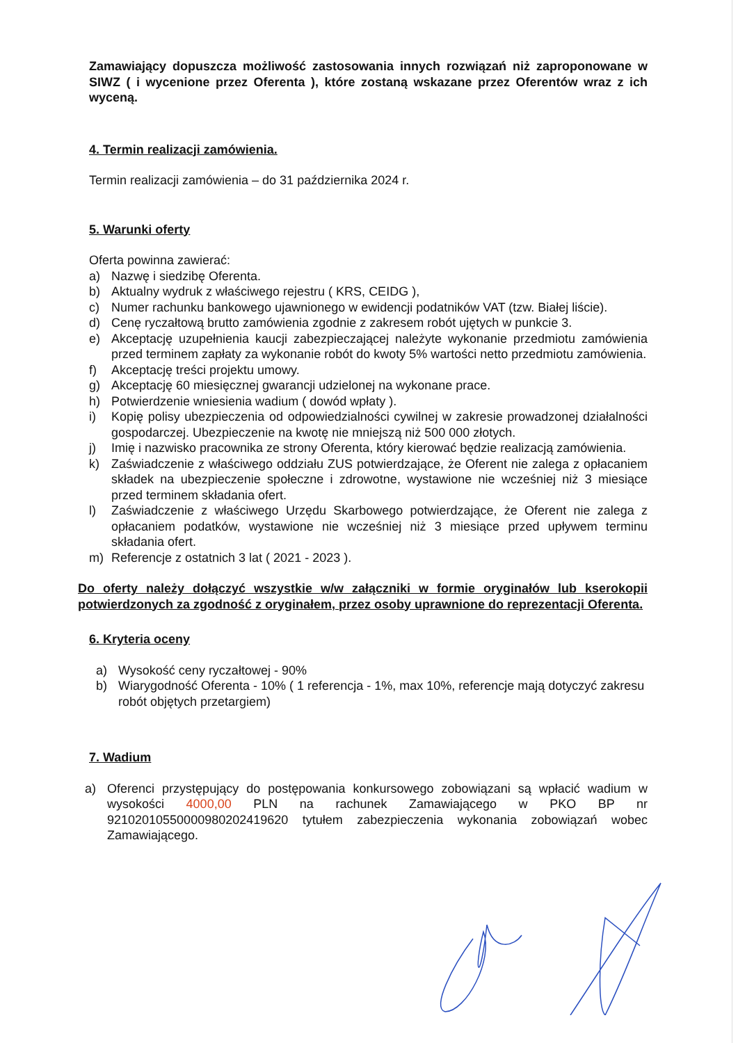Zamawiający dopuszcza możliwość zastosowania innych rozwiązań niż zaproponowane w SIWZ ( i wycenione przez Oferenta ), które zostaną wskazane przez Oferentów wraz z ich wyceną.
4. Termin realizacji zamówienia.
Termin realizacji zamówienia – do 31 października 2024 r.
5. Warunki oferty
Oferta powinna zawierać:
a) Nazwę i siedzibę Oferenta.
b) Aktualny wydruk z właściwego rejestru ( KRS, CEIDG ),
c) Numer rachunku bankowego ujawnionego w ewidencji podatników VAT (tzw. Białej liście).
d) Cenę ryczałtową brutto zamówienia zgodnie z zakresem robót ujętych w punkcie 3.
e) Akceptację uzupełnienia kaucji zabezpieczającej należyte wykonanie przedmiotu zamówienia przed terminem zapłaty za wykonanie robót do kwoty 5% wartości netto przedmiotu zamówienia.
f) Akceptację treści projektu umowy.
g) Akceptację 60 miesięcznej gwarancji udzielonej na wykonane prace.
h) Potwierdzenie wniesienia wadium ( dowód wpłaty ).
i) Kopię polisy ubezpieczenia od odpowiedzialności cywilnej w zakresie prowadzonej działalności gospodarczej. Ubezpieczenie na kwotę nie mniejszą niż 500 000 złotych.
j) Imię i nazwisko pracownika ze strony Oferenta, który kierować będzie realizacją zamówienia.
k) Zaświadczenie z właściwego oddziału ZUS potwierdzające, że Oferent nie zalega z opłacaniem składek na ubezpieczenie społeczne i zdrowotne, wystawione nie wcześniej niż 3 miesiące przed terminem składania ofert.
l) Zaświadczenie z właściwego Urzędu Skarbowego potwierdzające, że Oferent nie zalega z opłacaniem podatków, wystawione nie wcześniej niż 3 miesiące przed upływem terminu składania ofert.
m) Referencje z ostatnich 3 lat ( 2021 - 2023 ).
Do oferty należy dołączyć wszystkie w/w załączniki w formie oryginałów lub kserokopii potwierdzonych za zgodność z oryginałem, przez osoby uprawnione do reprezentacji Oferenta.
6. Kryteria oceny
a) Wysokość ceny ryczałtowej - 90%
b) Wiarygodność Oferenta - 10% ( 1 referencja - 1%, max 10%, referencje mają dotyczyć zakresu robót objętych przetargiem)
7. Wadium
a) Oferenci przystępujący do postępowania konkursowego zobowiązani są wpłacić wadium w wysokości 4000,00 PLN na rachunek Zamawiającego w PKO BP nr 92102010550000980202419620 tytułem zabezpieczenia wykonania zobowiązań wobec Zamawiającego.